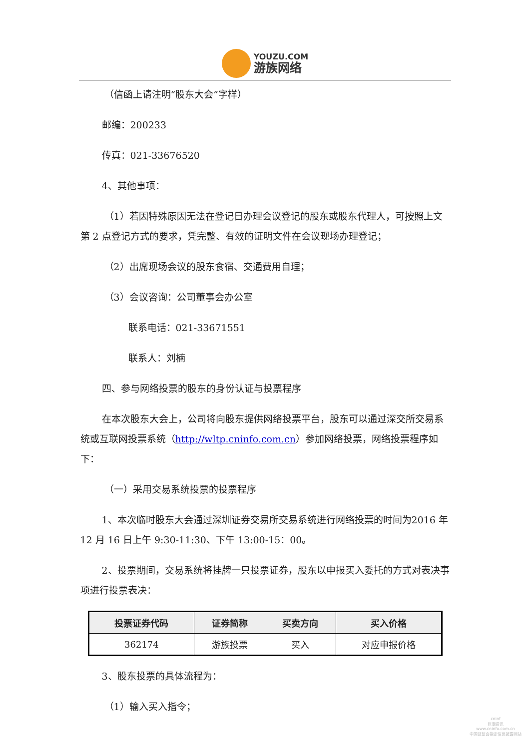YOUZU.COM
游族网络
（信函上请注明“股东大会”字样）
邮编：200233
传真：021-33676520
4、其他事项：
（1）若因特殊原因无法在登记日办理会议登记的股东或股东代理人，可按照上文第 2 点登记方式的要求，凭完整、有效的证明文件在会议现场办理登记；
（2）出席现场会议的股东食宿、交通费用自理；
（3）会议咨询：公司董事会办公室
联系电话：021-33671551
联系人：刘楠
四、参与网络投票的股东的身份认证与投票程序
在本次股东大会上，公司将向股东提供网络投票平台，股东可以通过深交所交易系统或互联网投票系统（http://wltp.cninfo.com.cn）参加网络投票，网络投票程序如下：
（一）采用交易系统投票的投票程序
1、本次临时股东大会通过深圳证券交易所交易系统进行网络投票的时间为2016 年 12 月 16 日上午 9:30-11:30、下午 13:00-15：00。
2、投票期间，交易系统将挂牌一只投票证券，股东以申报买入委托的方式对表决事项进行投票表决：
| 投票证券代码 | 证券简称 | 买卖方向 | 买入价格 |
| --- | --- | --- | --- |
| 362174 | 游族投票 | 买入 | 对应申报价格 |
3、股东投票的具体流程为：
（1）输入买入指令；
cninf
巨潮资讯
www.cninfo.com.cn
中国证监会指定信息披露网站